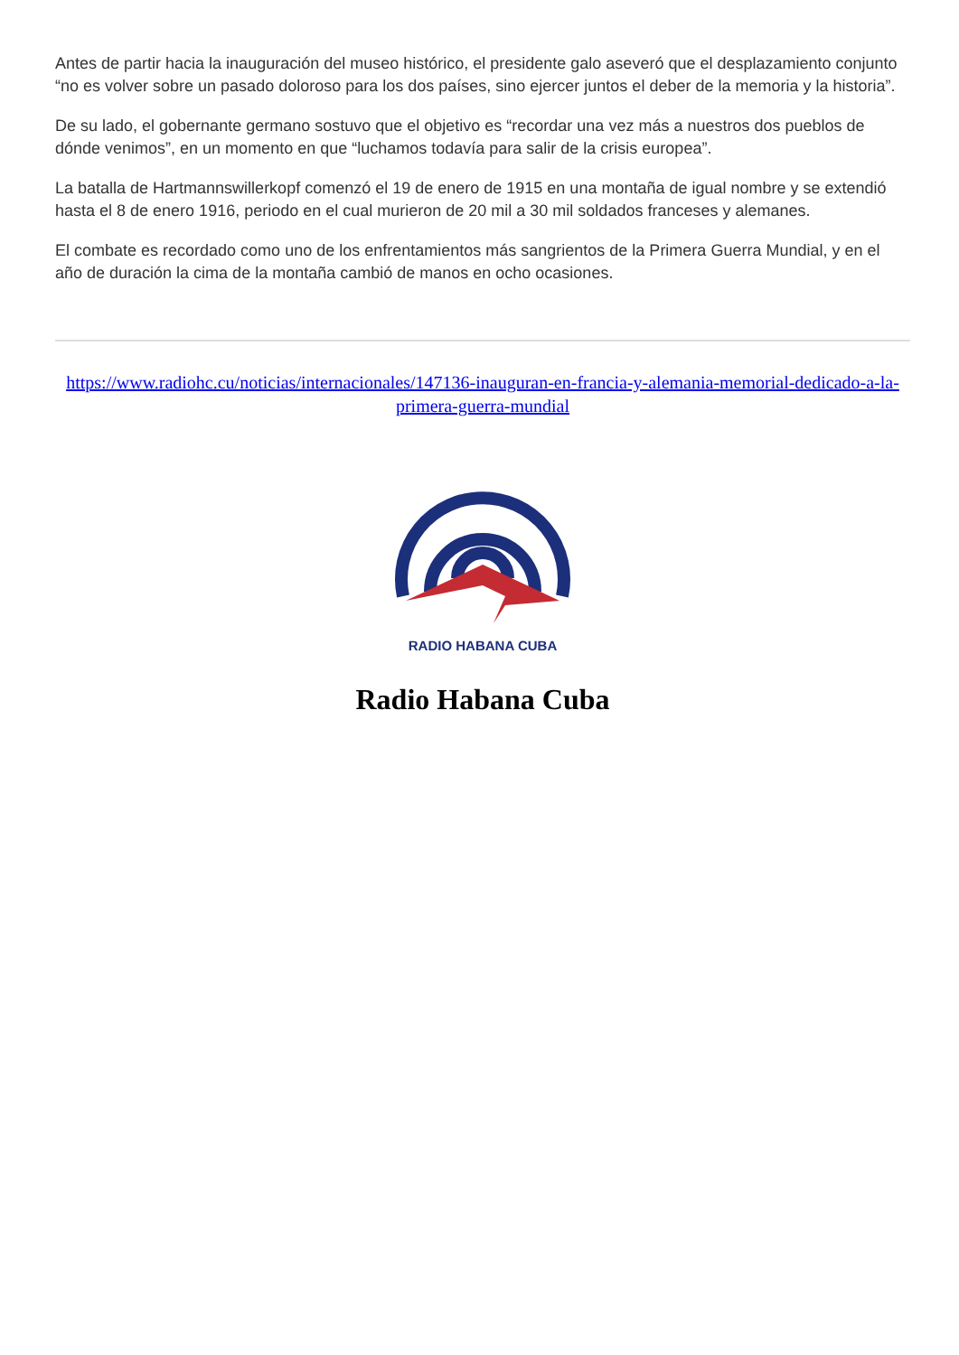Antes de partir hacia la inauguración del museo histórico, el presidente galo aseveró que el desplazamiento conjunto “no es volver sobre un pasado doloroso para los dos países, sino ejercer juntos el deber de la memoria y la historia”.
De su lado, el gobernante germano sostuvo que el objetivo es “recordar una vez más a nuestros dos pueblos de dónde venimos”, en un momento en que “luchamos todavía para salir de la crisis europea”.
La batalla de Hartmannswillerkopf comenzó el 19 de enero de 1915 en una montaña de igual nombre y se extendió hasta el 8 de enero 1916, periodo en el cual murieron de 20 mil a 30 mil soldados franceses y alemanes.
El combate es recordado como uno de los enfrentamientos más sangrientos de la Primera Guerra Mundial, y en el año de duración la cima de la montaña cambió de manos en ocho ocasiones.
https://www.radiohc.cu/noticias/internacionales/147136-inauguran-en-francia-y-alemania-memorial-dedicado-a-la-primera-guerra-mundial
RADIO HABANA CUBA
Radio Habana Cuba